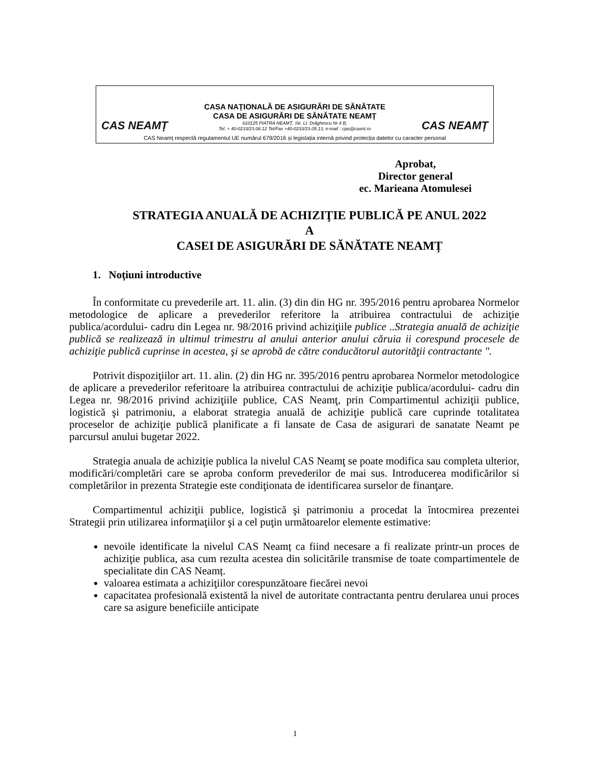CAS NEAMȚ
CASA NAȚIONALĂ DE ASIGURĂRI DE SĂNĂTATE
CASA DE ASIGURĂRI DE SĂNĂTATE NEAMȚ
610125 PIATRA NEAMȚ, Str. Lt. Drăghescu Nr.4 B,
Tel. + 40-0233/23.06.12 Tel/Fax +40-0233/23.05.13, e-mail : cjas@casnt.ro
CAS NEAMȚ
CAS Neamț respectă regulamentul UE numărul 679/2016 și legislația internă privind protecția datelor cu caracter personal
Aprobat,
Director general
ec. Marieana Atomulesei
STRATEGIA ANUALĂ DE ACHIZIŢIE PUBLICĂ PE ANUL 2022
A
CASEI DE ASIGURĂRI DE SĂNĂTATE NEAMȚ
1. Noţiuni introductive
În conformitate cu prevederile art. 11. alin. (3) din din HG nr. 395/2016 pentru aprobarea Normelor metodologice de aplicare a prevederilor referitore la atribuirea contractului de achiziţie publica/acordului- cadru din Legea nr. 98/2016 privind achiziţiile publice ..Strategia anuală de achiziţie publică se realizează in ultimul trimestru al anului anterior anului căruia ii corespund procesele de achiziţie publică cuprinse in acestea, şi se aprobă de către conducătorul autorităţii contractante ".
Potrivit dispoziţiilor art. 11. alin. (2) din HG nr. 395/2016 pentru aprobarea Normelor metodologice de aplicare a prevederilor referitoare la atribuirea contractului de achiziţie publica/acordului- cadru din Legea nr. 98/2016 privind achiziţiile publice, CAS Neamţ, prin Compartimentul achiziţii publice, logistică şi patrimoniu, a elaborat strategia anuală de achiziţie publică care cuprinde totalitatea proceselor de achiziţie publică planificate a fi lansate de Casa de asigurari de sanatate Neamt pe parcursul anului bugetar 2022.
Strategia anuala de achiziţie publica la nivelul CAS Neamţ se poate modifica sau completa ulterior, modificări/completări care se aproba conform prevederilor de mai sus. Introducerea modificărilor si completărilor in prezenta Strategie este condiţionata de identificarea surselor de finanţare.
Compartimentul achiziţii publice, logistică şi patrimoniu a procedat la întocmirea prezentei Strategii prin utilizarea informaţiilor şi a cel puţin următoarelor elemente estimative:
nevoile identificate la nivelul CAS Neamț ca fiind necesare a fi realizate printr-un proces de achiziţie publica, asa cum rezulta acestea din solicitările transmise de toate compartimentele de specialitate din CAS Neamț.
valoarea estimata a achiziţiilor corespunzătoare fiecărei nevoi
capacitatea profesională existentă la nivel de autoritate contractanta pentru derularea unui proces care sa asigure beneficiile anticipate
1